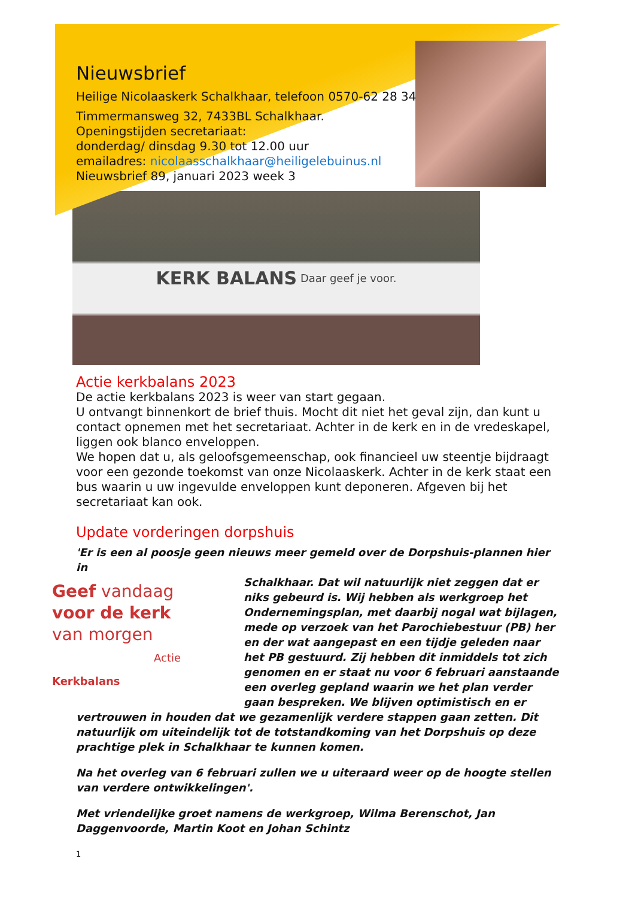Nieuwsbrief
Heilige Nicolaaskerk Schalkhaar, telefoon 0570-62 28 34
Timmermansweg 32, 7433BL Schalkhaar.
Openingstijden secretariaat:
donderdag/ dinsdag 9.30 tot 12.00 uur
emailadres: nicolaasschalkhaar@heiligelebuinus.nl
Nieuwsbrief 89, januari 2023 week 3
KERK BALANS Daar geef je voor.
Actie kerkbalans 2023
De actie kerkbalans 2023 is weer van start gegaan.
U ontvangt binnenkort de brief thuis. Mocht dit niet het geval zijn, dan kunt u contact opnemen met het secretariaat. Achter in de kerk en in de vredeskapel, liggen ook blanco enveloppen.
We hopen dat u, als geloofsgemeenschap, ook financieel uw steentje bijdraagt voor een gezonde toekomst van onze Nicolaaskerk. Achter in de kerk staat een bus waarin u uw ingevulde enveloppen kunt deponeren. Afgeven bij het secretariaat kan ook.
Update vorderingen dorpshuis
'Er is een al poosje geen nieuws meer gemeld over de Dorpshuis-plannen hier in
Geef vandaag
voor de kerk
van morgen
Actie Kerkbalans
Schalkhaar. Dat wil natuurlijk niet zeggen dat er niks gebeurd is. Wij hebben als werkgroep het Ondernemingsplan, met daarbij nogal wat bijlagen, mede op verzoek van het Parochiebestuur (PB) her en der wat aangepast en een tijdje geleden naar het PB gestuurd. Zij hebben dit inmiddels tot zich genomen en er staat nu voor 6 februari aanstaande een overleg gepland waarin we het plan verder gaan bespreken. We blijven optimistisch en er vertrouwen in houden dat we gezamenlijk verdere stappen gaan zetten. Dit natuurlijk om uiteindelijk tot de totstandkoming van het Dorpshuis op deze prachtige plek in Schalkhaar te kunnen komen.
Na het overleg van 6 februari zullen we u uiteraard weer op de hoogte stellen van verdere ontwikkelingen'.
Met vriendelijke groet namens de werkgroep, Wilma Berenschot, Jan Daggenvoorde, Martin Koot en Johan Schintz
1